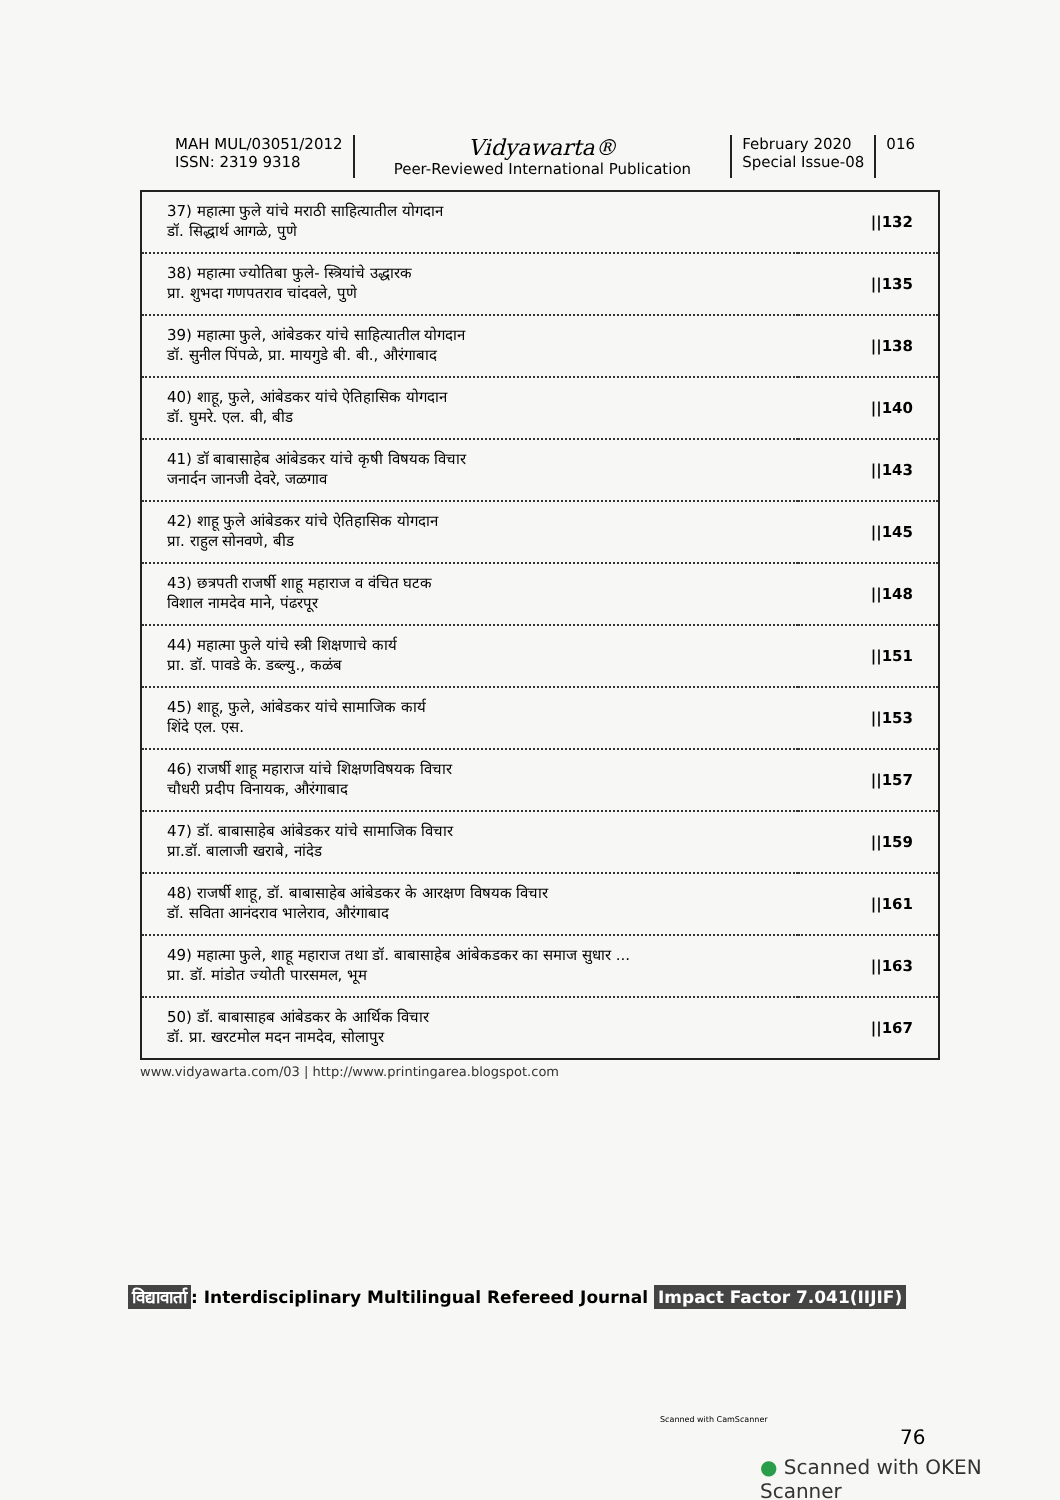MAH MUL/03051/2012
ISSN: 2319 9318
Vidyawarta®
Peer-Reviewed International Publication
February 2020
Special Issue-08
016
| 37) महात्मा फुले यांचे मराठी साहित्यातील योगदान डॉ. सिद्धार्थ आगळे, पुणे | //132 |
| 38) महात्मा ज्योतिबा फुले- स्त्रियांचे उद्धारक प्रा. शुभदा गणपतराव चांदवले, पुणे | //135 |
| 39) महात्मा फुले, आंबेडकर यांचे साहित्यातील योगदान डॉ. सुनील पिंपळे, प्रा. मायगुडे बी. बी., औरंगाबाद | //138 |
| 40) शाहू, फुले, आंबेडकर यांचे ऐतिहासिक योगदान डॉ. घुमरे. एल. बी, बीड | //140 |
| 41) डॉ बाबासाहेब आंबेडकर यांचे कृषी विषयक विचार जनार्दन जानजी देवरे, जळगाव | //143 |
| 42) शाहू फुले आंबेडकर यांचे ऐतिहासिक योगदान प्रा. राहुल सोनवणे, बीड | //145 |
| 43) छत्रपती राजर्षी शाहू महाराज व वंचित घटक विशाल नामदेव माने, पंढरपूर | //148 |
| 44) महात्मा फुले यांचे स्त्री शिक्षणाचे कार्य प्रा. डॉ. पावडे के. डब्ल्यु., कळंब | //151 |
| 45) शाहू, फुले, आंबेडकर यांचे सामाजिक कार्य शिंदे एल. एस. | //153 |
| 46) राजर्षी शाहू महाराज यांचे शिक्षणविषयक विचार चौधरी प्रदीप विनायक, औरंगाबाद | //157 |
| 47) डॉ. बाबासाहेब आंबेडकर यांचे सामाजिक विचार प्रा.डॉ. बालाजी खराबे, नांदेड | //159 |
| 48) राजर्षी शाहू, डॉ. बाबासाहेब आंबेडकर के आरक्षण विषयक विचार डॉ. सविता आनंदराव भालेराव, औरंगाबाद | //161 |
| 49) महात्मा फुले, शाहू महाराज तथा डॉ. बाबासाहेब आंबेकडकर का समाज सुधार ... प्रा. डॉ. मांडोत ज्योती पारसमल, भूम | //163 |
| 50) डॉ. बाबासाहब आंबेडकर के आर्थिक विचार डॉ. प्रा. खरटमोल मदन नामदेव, सोलापुर | //167 |
www.vidyawarta.com/03 | http://www.printingarea.blogspot.com
विद्यावार्ता: Interdisciplinary Multilingual Refereed Journal Impact Factor 7.041(IIJIF)
Scanned with CamScanner
76
● Scanned with OKEN Scanner